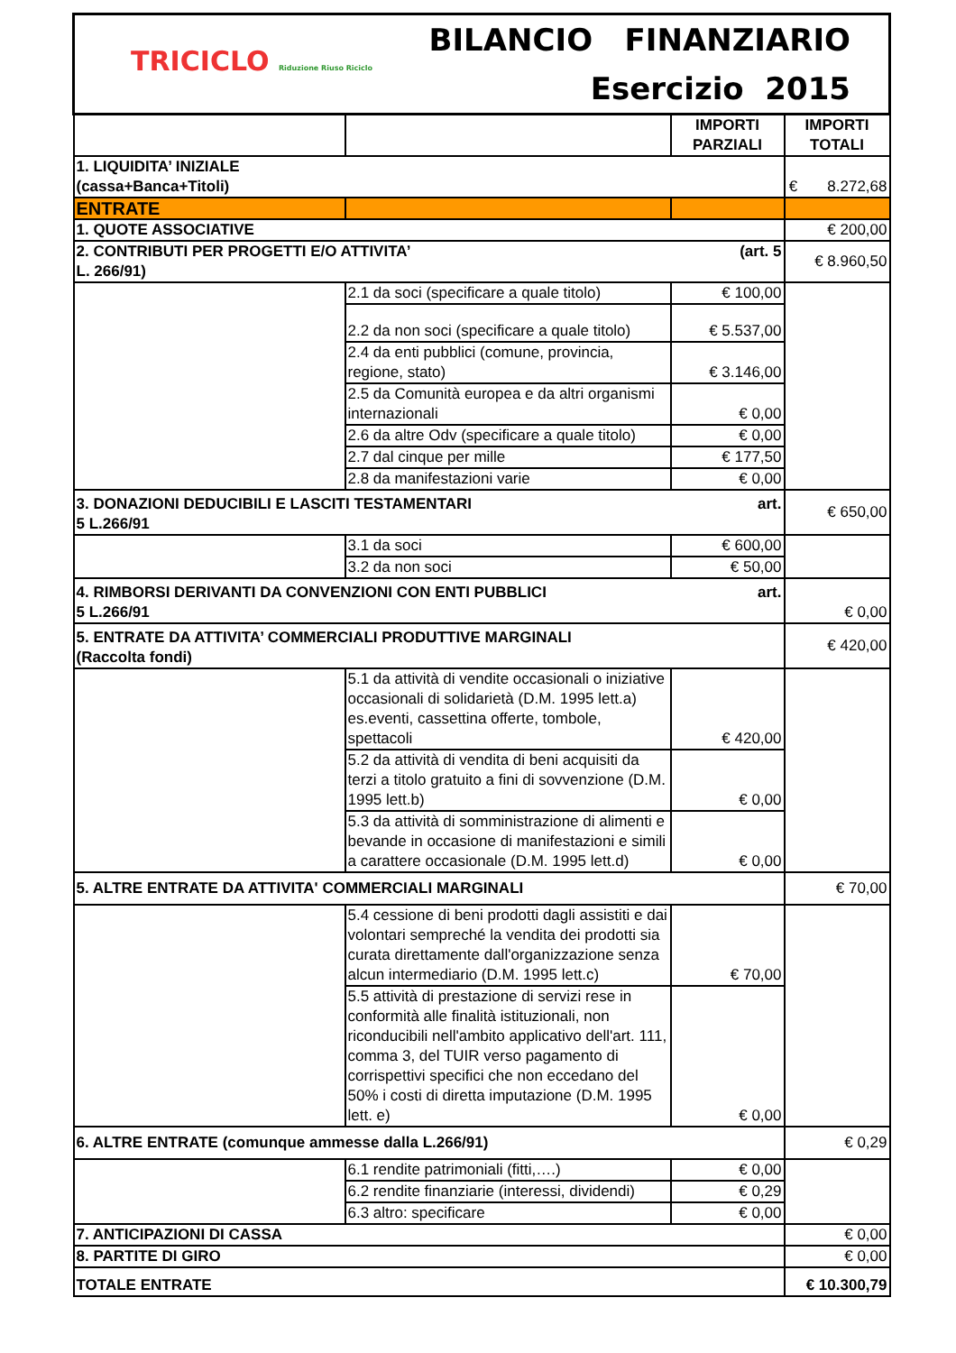| TRICICLO Riduzione Riuso Riciclo BILANCIO FINANZIARIO Esercizio 2015 | | | |
| | | IMPORTI PARZIALI | IMPORTI TOTALI |
| 1. LIQUIDITA’ INIZIALE (cassa+Banca+Titoli) | | | € 8.272,68 |
| ENTRATE | | | |
| 1. QUOTE ASSOCIATIVE | | | € 200,00 |
| 2. CONTRIBUTI PER PROGETTI E/O ATTIVITA’ (art. 5 L. 266/91) | | | € 8.960,50 |
| | 2.1 da soci (specificare a quale titolo) | € 100,00 | |
| | 2.2 da non soci (specificare a quale titolo) | € 5.537,00 | |
| | 2.4 da enti pubblici (comune, provincia, regione, stato) | € 3.146,00 | |
| | 2.5 da Comunità europea e da altri organismi internazionali | € 0,00 | |
| | 2.6 da altre Odv (specificare a quale titolo) | € 0,00 | |
| | 2.7 dal cinque per mille | € 177,50 | |
| | 2.8 da manifestazioni varie | € 0,00 | |
| 3. DONAZIONI DEDUCIBILI E LASCITI TESTAMENTARI art. 5 L.266/91 | | | € 650,00 |
| | 3.1 da soci | € 600,00 | |
| | 3.2 da non soci | € 50,00 | |
| 4. RIMBORSI DERIVANTI DA CONVENZIONI CON ENTI PUBBLICI art. 5 L.266/91 | | | € 0,00 |
| 5. ENTRATE DA ATTIVITA’ COMMERCIALI PRODUTTIVE MARGINALI (Raccolta fondi) | | | € 420,00 |
| | 5.1 da attività di vendite occasionali o iniziative occasionali di solidarietà (D.M. 1995 lett.a) es.eventi, cassettina offerte, tombole, spettacoli | € 420,00 | |
| | 5.2 da attività di vendita di beni acquisiti da terzi a titolo gratuito a fini di sovvenzione (D.M. 1995 lett.b) | € 0,00 | |
| | 5.3 da attività di somministrazione di alimenti e bevande in occasione di manifestazioni e simili a carattere occasionale (D.M. 1995 lett.d) | € 0,00 | |
| 5. ALTRE ENTRATE DA ATTIVITA' COMMERCIALI MARGINALI | | | € 70,00 |
| | 5.4 cessione di beni prodotti dagli assistiti e dai volontari sempreché la vendita dei prodotti sia curata direttamente dall'organizzazione senza alcun intermediario (D.M. 1995 lett.c) | € 70,00 | |
| | 5.5 attività di prestazione di servizi rese in conformità alle finalità istituzionali, non riconducibili nell'ambito applicativo dell'art. 111, comma 3, del TUIR verso pagamento di corrispettivi specifici che non eccedano del 50% i costi di diretta imputazione (D.M. 1995 lett. e) | € 0,00 | |
| 6. ALTRE ENTRATE (comunque ammesse dalla L.266/91) | | | € 0,29 |
| | 6.1 rendite patrimoniali (fitti,….) | € 0,00 | |
| | 6.2 rendite finanziarie (interessi, dividendi) | € 0,29 | |
| | 6.3 altro: specificare | € 0,00 | |
| 7. ANTICIPAZIONI DI CASSA | | | € 0,00 |
| 8. PARTITE DI GIRO | | | € 0,00 |
| TOTALE ENTRATE | | | € 10.300,79 |